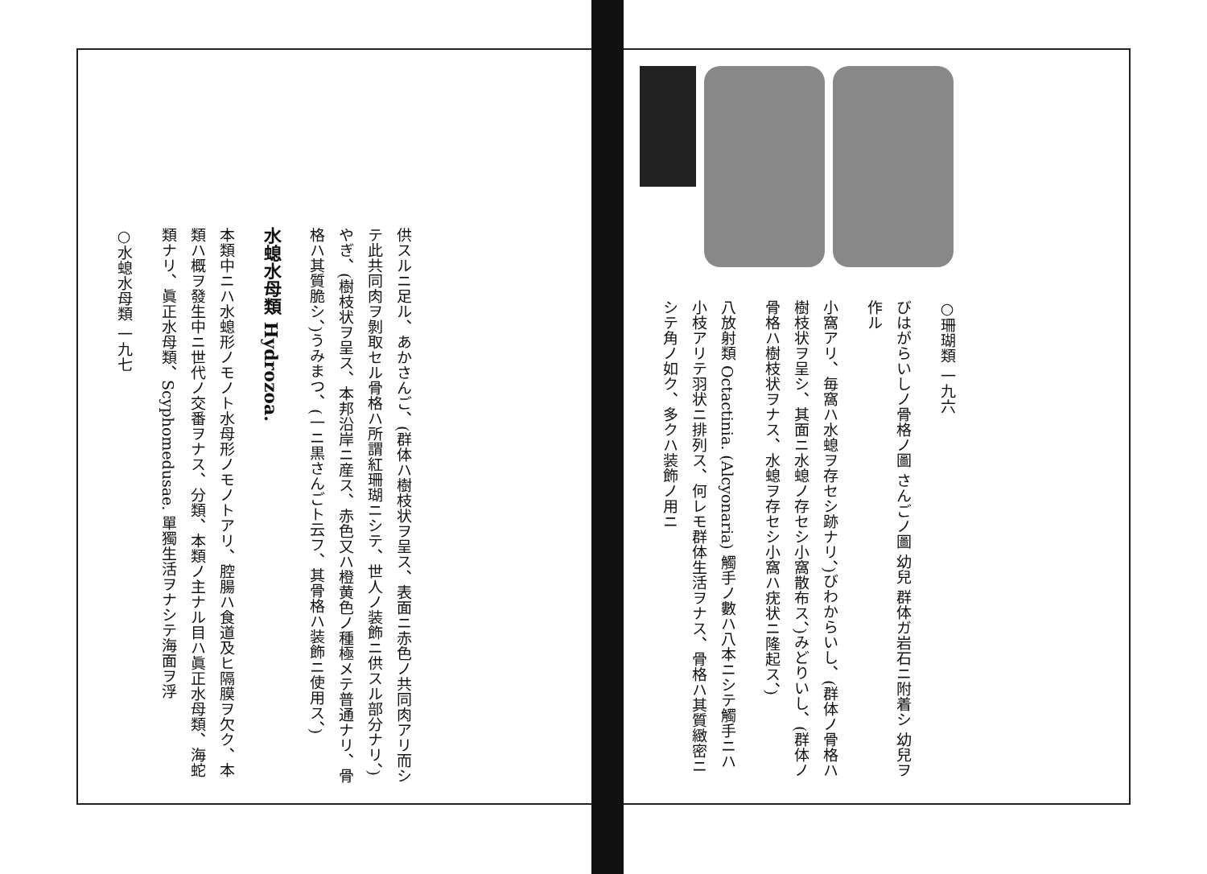供スルニ足ル、あかさんご、(群体ハ樹枝状ヲ呈ス、表面ニ赤色ノ共同肉アリ而シテ此共同肉ヲ剝取セル骨格ハ所謂紅珊瑚ニシテ、世人ノ装飾ニ供スル部分ナリ、)やぎ、(樹枝状ヲ呈ス、本邦沿岸ニ産ス、赤色又ハ橙黄色ノ種極メテ普通ナリ、骨格ハ其質脆シ、)うみまつ、(一ニ黒さんごト云フ、其骨格ハ装飾ニ使用ス、)
水螅水母類 Hydrozoa.
本類中ニハ水螅形ノモノト水母形ノモノトアリ、腔腸ハ食道及ヒ隔膜ヲ欠ク、本類ハ概ヲ發生中ニ世代ノ交番ヲナス、分類、本類ノ主ナル目ハ眞正水母類、海蛇類ナリ、眞正水母類、Scyphomedusae. 單獨生活ヲナシテ海面ヲ浮
○水螅水母類 一九七
○珊瑚類 一九六
びはがらいしノ骨格ノ圖 さんごノ圖 幼兒 群体ガ岩石ニ附着シ 幼兒ヲ作ル
小窩アリ、毎窩ハ水螅ヲ存セシ跡ナリ、)びわからいし、(群体ノ骨格ハ樹枝状ヲ呈シ、其面ニ水螅ノ存セシ小窩散布ス、)みどりいし、(群体ノ骨格ハ樹枝状ヲナス、水螅ヲ存セシ小窩ハ疣状ニ隆起ス、)
八放射類 Octactinia. (Alcyonaria) 觸手ノ數ハ八本ニシテ觸手ニハ小枝アリテ羽状ニ排列ス、何レモ群体生活ヲナス、骨格ハ其質緻密ニシテ角ノ如ク、多クハ装飾ノ用ニ